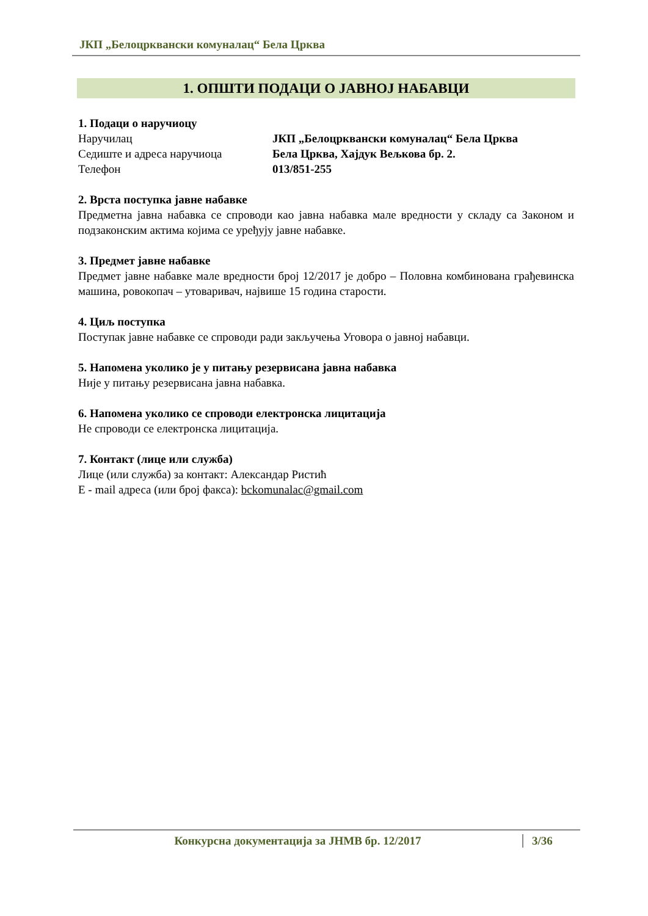ЈКП „Белоцрквански комуналац“ Бела Црква
1. ОПШТИ ПОДАЦИ О ЈАВНОЈ НАБАВЦИ
1. Подаци о наручиоцу
Наручилац ЈКП „Белоцрквански комуналац“ Бела Црква
Седиште и адреса наручиоца Бела Црква, Хајдук Вељкова бр. 2.
Телефон 013/851-255
2. Врста поступка јавне набавке
Предметна јавна набавка се спроводи као јавна набавка мале вредности у складу са Законом и подзаконским актима којима се уређују јавне набавке.
3. Предмет јавне набавке
Предмет јавне набавке мале вредности број 12/2017 је добро – Половна комбинована грађевинска машина, ровокопач – утоваривач, највише 15 година старости.
4. Циљ поступка
Поступак јавне набавке се спроводи ради закључења Уговора о јавној набавци.
5. Напомена уколико је у питању резервисана јавна набавка
Није у питању резервисана јавна набавка.
6. Напомена уколико се спроводи електронска лицитација
Не спроводи се електронска лицитација.
7. Контакт (лице или служба)
Лице (или служба) за контакт: Александар Ристић
Е - mail адреса (или број факса): bckomunalac@gmail.com
Конкурсна документација за ЈНМВ бр. 12/2017 3/36